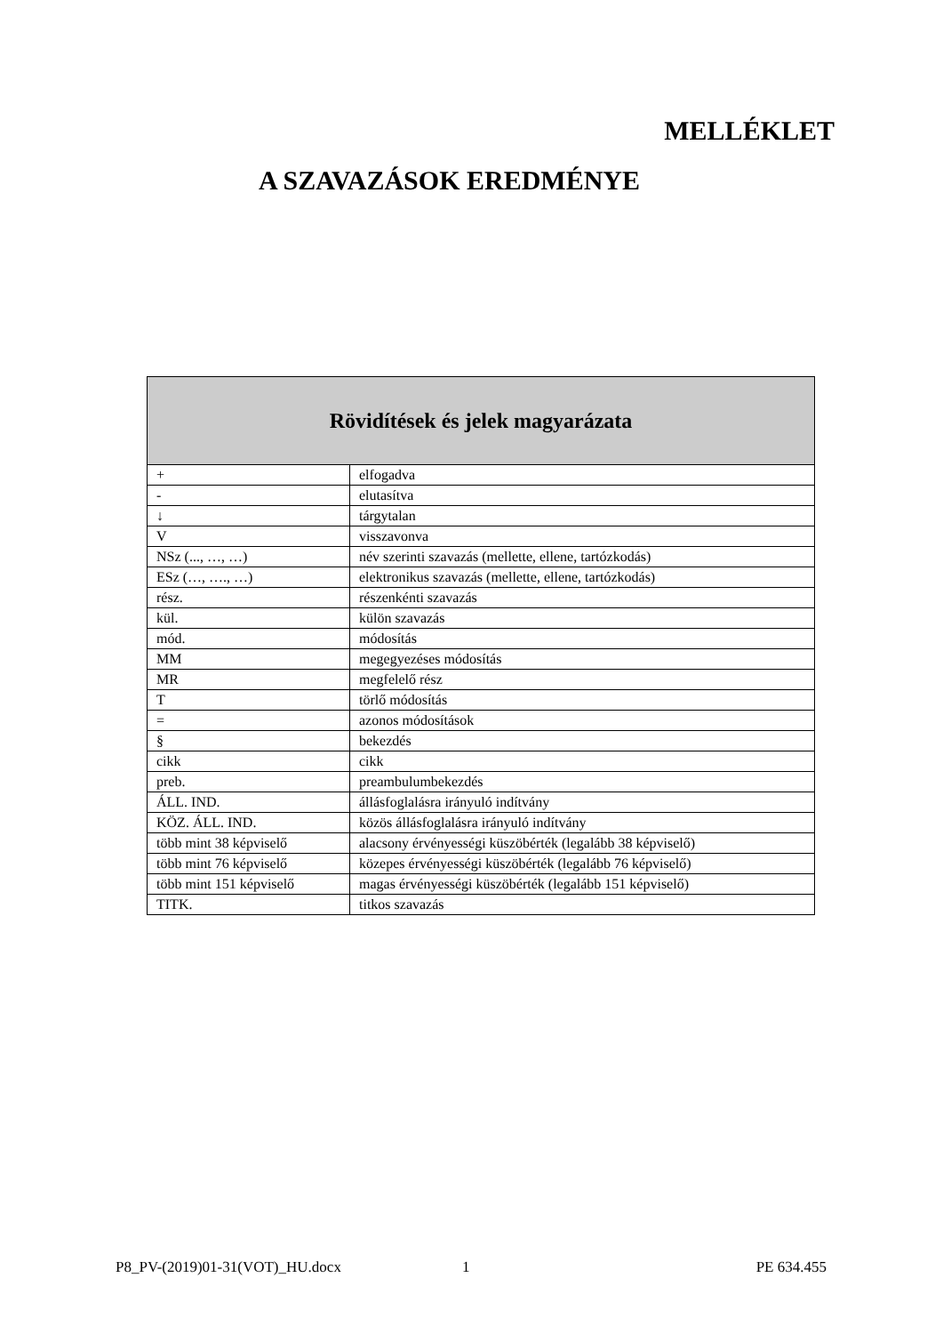MELLÉKLET
A SZAVAZÁSOK EREDMÉNYE
| Rövidítések és jelek magyarázata | |
| --- | --- |
| + | elfogadva |
| - | elutasítva |
| ↓ | tárgytalan |
| V | visszavonva |
| NSz (..., …, …) | név szerinti szavazás (mellette, ellene, tartózkodás) |
| ESz (…, …., …) | elektronikus szavazás (mellette, ellene, tartózkodás) |
| rész. | részenkénti szavazás |
| kül. | külön szavazás |
| mód. | módosítás |
| MM | megegyezéses módosítás |
| MR | megfelelő rész |
| T | törlő módosítás |
| = | azonos módosítások |
| § | bekezdés |
| cikk | cikk |
| preb. | preambulumbekezdés |
| ÁLL. IND. | állásfoglalásra irányuló indítvány |
| KÖZ. ÁLL. IND. | közös állásfoglalásra irányuló indítvány |
| több mint 38 képviselő | alacsony érvényességi küszöbérték (legalább 38 képviselő) |
| több mint 76 képviselő | közepes érvényességi küszöbérték (legalább 76 képviselő) |
| több mint 151 képviselő | magas érvényességi küszöbérték (legalább 151 képviselő) |
| TITK. | titkos szavazás |
P8_PV-(2019)01-31(VOT)_HU.docx 1 PE 634.455